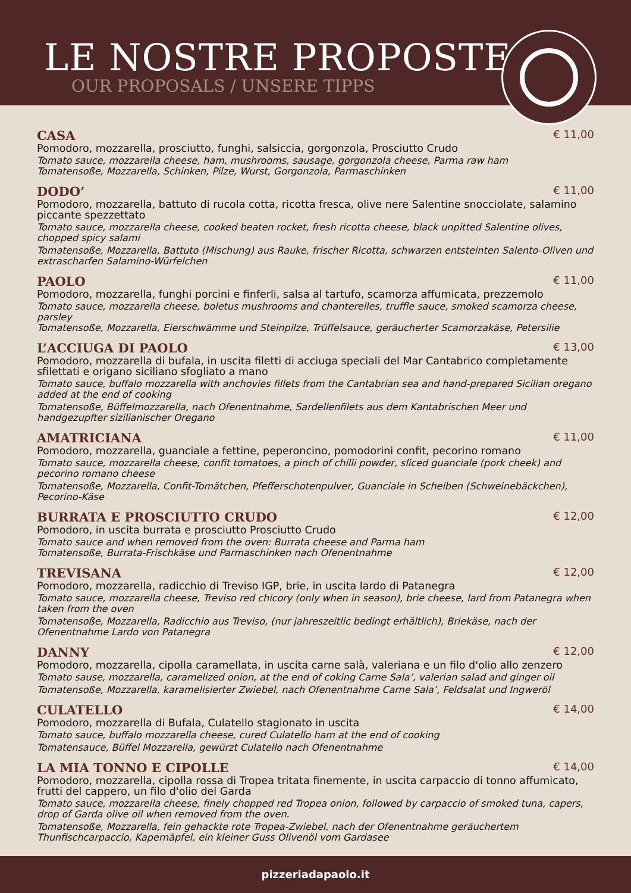LE NOSTRE PROPOSTE
OUR PROPOSALS / UNSERE TIPPS
CASA € 11,00
Pomodoro, mozzarella, prosciutto, funghi, salsiccia, gorgonzola, Prosciutto Crudo
Tomato sauce, mozzarella cheese, ham, mushrooms, sausage, gorgonzola cheese, Parma raw ham
Tomatensoße, Mozzarella, Schinken, Pilze, Wurst, Gorgonzola, Parmaschinken
DODO’ € 11,00
Pomodoro, mozzarella, battuto di rucola cotta, ricotta fresca, olive nere Salentine snocciolate, salamino piccante spezzettato
Tomato sauce, mozzarella cheese, cooked beaten rocket, fresh ricotta cheese, black unpitted Salentine olives, chopped spicy salami
Tomatensoße, Mozzarella, Battuto (Mischung) aus Rauke, frischer Ricotta, schwarzen entsteinten Salento-Oliven und extrascharfen Salamino-Würfelchen
PAOLO € 11,00
Pomodoro, mozzarella, funghi porcini e finferli, salsa al tartufo, scamorza affumicata, prezzemolo
Tomato sauce, mozzarella cheese, boletus mushrooms and chanterelles, truffle sauce, smoked scamorza cheese, parsley
Tomatensoße, Mozzarella, Eierschwämme und Steinpilze, Trüffelsauce, geräucherter Scamorzakäse, Petersilie
L’ACCIUGA DI PAOLO € 13,00
Pomodoro, mozzarella di bufala, in uscita filetti di acciuga speciali del Mar Cantabrico completamente sfilettati e origano siciliano sfogliato a mano
Tomato sauce, buffalo mozzarella with anchovies fillets from the Cantabrian sea and hand-prepared Sicilian oregano added at the end of cooking
Tomatensoße, Büffelmozzarella, nach Ofenentnahme, Sardellenfilets aus dem Kantabrischen Meer und handgezupfter sizilianischer Oregano
AMATRICIANA € 11,00
Pomodoro, mozzarella, guanciale a fettine, peperoncino, pomodorini confit, pecorino romano
Tomato sauce, mozzarella cheese, confit tomatoes, a pinch of chilli powder, sliced guanciale (pork cheek) and pecorino romano cheese
Tomatensoße, Mozzarella, Confit-Tomätchen, Pfefferschotenpulver, Guanciale in Scheiben (Schweinebäckchen), Pecorino-Käse
BURRATA E PROSCIUTTO CRUDO € 12,00
Pomodoro, in uscita burrata e prosciutto Prosciutto Crudo
Tomato sauce and when removed from the oven: Burrata cheese and Parma ham
Tomatensoße, Burrata-Frischkäse und Parmaschinken nach Ofenentnahme
TREVISANA € 12,00
Pomodoro, mozzarella, radicchio di Treviso IGP, brie, in uscita lardo di Patanegra
Tomato sauce, mozzarella cheese, Treviso red chicory (only when in season), brie cheese, lard from Patanegra when taken from the oven
Tomatensoße, Mozzarella, Radicchio aus Treviso, (nur jahreszeitlic bedingt erhältlich), Briekäse, nach der Ofenentnahme Lardo von Patanegra
DANNY € 12,00
Pomodoro, mozzarella, cipolla caramellata, in uscita carne salà, valeriana e un filo d'olio allo zenzero
Tomato sause, mozzarella, caramelized onion, at the end of coking Carne Sala’, valerian salad and ginger oil
Tomatensoße, Mozzarella, karamelisierter Zwiebel, nach Ofenentnahme Carne Sala’, Feldsalat und Ingweröl
CULATELLO € 14,00
Pomodoro, mozzarella di Bufala, Culatello stagionato in uscita
Tomato sauce, buffalo mozzarella cheese, cured Culatello ham at the end of cooking
Tomatensauce, Büffel Mozzarella, gewürzt Culatello nach Ofenentnahme
LA MIA TONNO E CIPOLLE € 14,00
Pomodoro, mozzarella, cipolla rossa di Tropea tritata finemente, in uscita carpaccio di tonno affumicato, frutti del cappero, un filo d'olio del Garda
Tomato sauce, mozzarella cheese, finely chopped red Tropea onion, followed by carpaccio of smoked tuna, capers, drop of Garda olive oil when removed from the oven.
Tomatensoße, Mozzarella, fein gehackte rote Tropea-Zwiebel, nach der Ofenentnahme geräuchertem Thunfischcarpaccio, Kapernäpfel, ein kleiner Guss Olivenöl vom Gardasee
pizzeriadapaolo.it